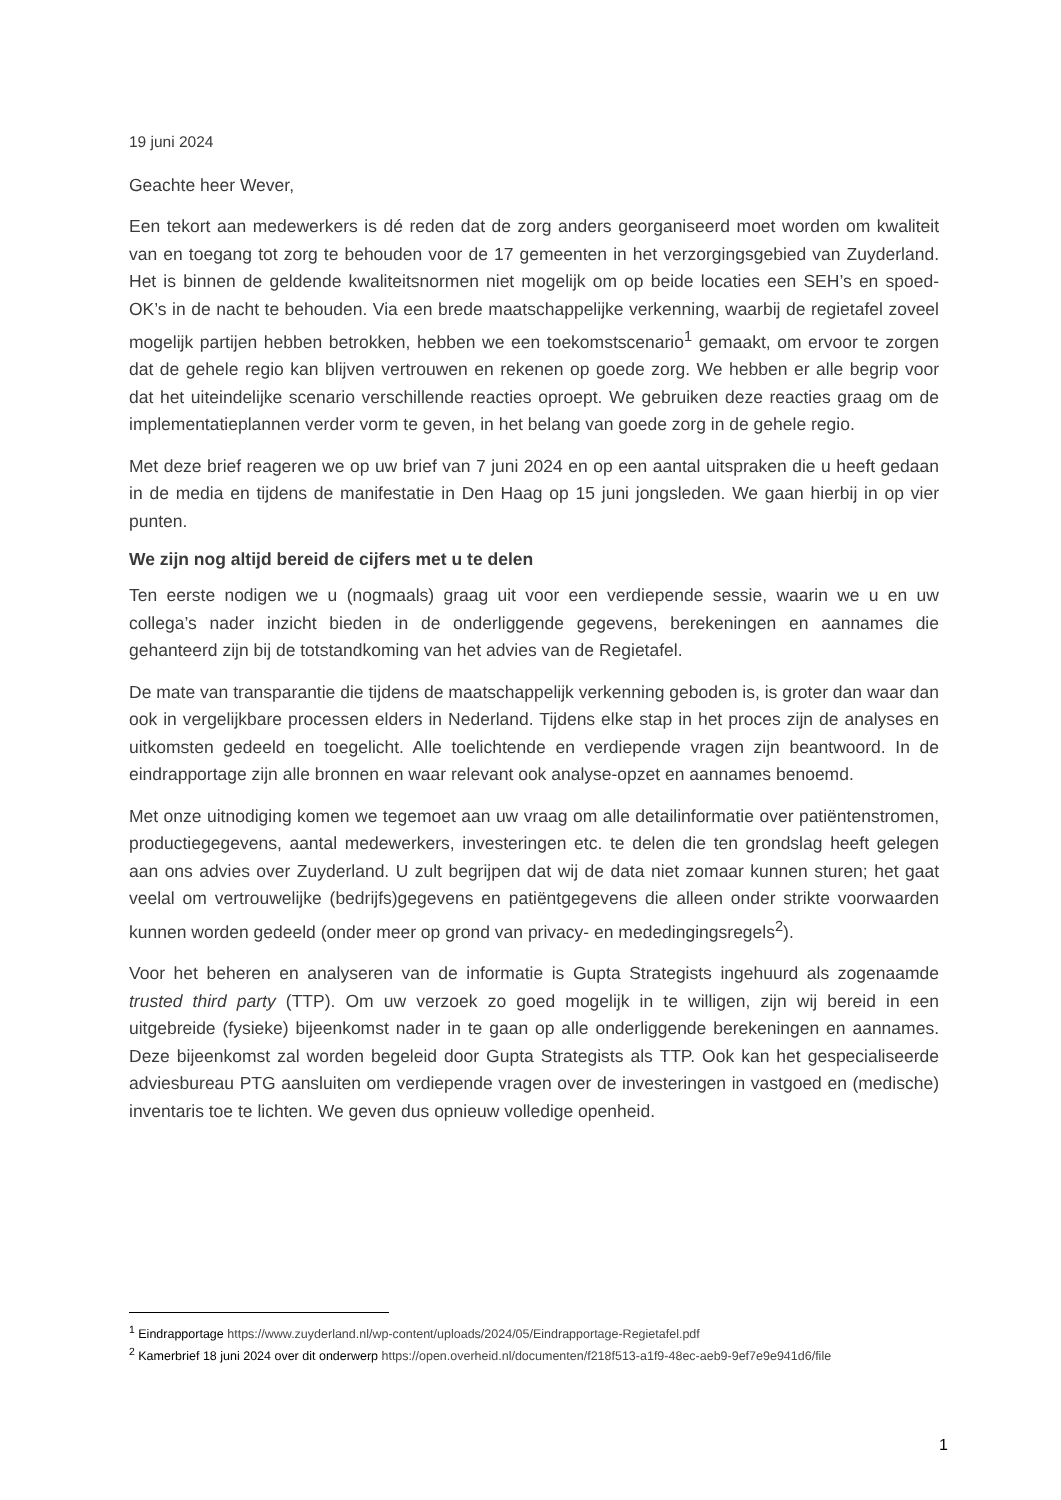19 juni 2024
Geachte heer Wever,
Een tekort aan medewerkers is dé reden dat de zorg anders georganiseerd moet worden om kwaliteit van en toegang tot zorg te behouden voor de 17 gemeenten in het verzorgingsgebied van Zuyderland. Het is binnen de geldende kwaliteitsnormen niet mogelijk om op beide locaties een SEH’s en spoed-OK’s in de nacht te behouden. Via een brede maatschappelijke verkenning, waarbij de regietafel zoveel mogelijk partijen hebben betrokken, hebben we een toekomstscenario<sup>1</sup> gemaakt, om ervoor te zorgen dat de gehele regio kan blijven vertrouwen en rekenen op goede zorg. We hebben er alle begrip voor dat het uiteindelijke scenario verschillende reacties oproept. We gebruiken deze reacties graag om de implementatieplannen verder vorm te geven, in het belang van goede zorg in de gehele regio.
Met deze brief reageren we op uw brief van 7 juni 2024 en op een aantal uitspraken die u heeft gedaan in de media en tijdens de manifestatie in Den Haag op 15 juni jongsleden. We gaan hierbij in op vier punten.
We zijn nog altijd bereid de cijfers met u te delen
Ten eerste nodigen we u (nogmaals) graag uit voor een verdiepende sessie, waarin we u en uw collega’s nader inzicht bieden in de onderliggende gegevens, berekeningen en aannames die gehanteerd zijn bij de totstandkoming van het advies van de Regietafel.
De mate van transparantie die tijdens de maatschappelijk verkenning geboden is, is groter dan waar dan ook in vergelijkbare processen elders in Nederland. Tijdens elke stap in het proces zijn de analyses en uitkomsten gedeeld en toegelicht. Alle toelichtende en verdiepende vragen zijn beantwoord. In de eindrapportage zijn alle bronnen en waar relevant ook analyse-opzet en aannames benoemd.
Met onze uitnodiging komen we tegemoet aan uw vraag om alle detailinformatie over patiëntenstromen, productiegegevens, aantal medewerkers, investeringen etc. te delen die ten grondslag heeft gelegen aan ons advies over Zuyderland. U zult begrijpen dat wij de data niet zomaar kunnen sturen; het gaat veelal om vertrouwelijke (bedrijfs)gegevens en patiëntgegevens die alleen onder strikte voorwaarden kunnen worden gedeeld (onder meer op grond van privacy- en mededingingsregels<sup>2</sup>).
Voor het beheren en analyseren van de informatie is Gupta Strategists ingehuurd als zogenaamde trusted third party (TTP). Om uw verzoek zo goed mogelijk in te willigen, zijn wij bereid in een uitgebreide (fysieke) bijeenkomst nader in te gaan op alle onderliggende berekeningen en aannames. Deze bijeenkomst zal worden begeleid door Gupta Strategists als TTP. Ook kan het gespecialiseerde adviesbureau PTG aansluiten om verdiepende vragen over de investeringen in vastgoed en (medische) inventaris toe te lichten. We geven dus opnieuw volledige openheid.
<sup>1</sup> Eindrapportage https://www.zuyderland.nl/wp-content/uploads/2024/05/Eindrapportage-Regietafel.pdf
<sup>2</sup> Kamerbrief 18 juni 2024 over dit onderwerp https://open.overheid.nl/documenten/f218f513-a1f9-48ec-aeb9-9ef7e9e941d6/file
1